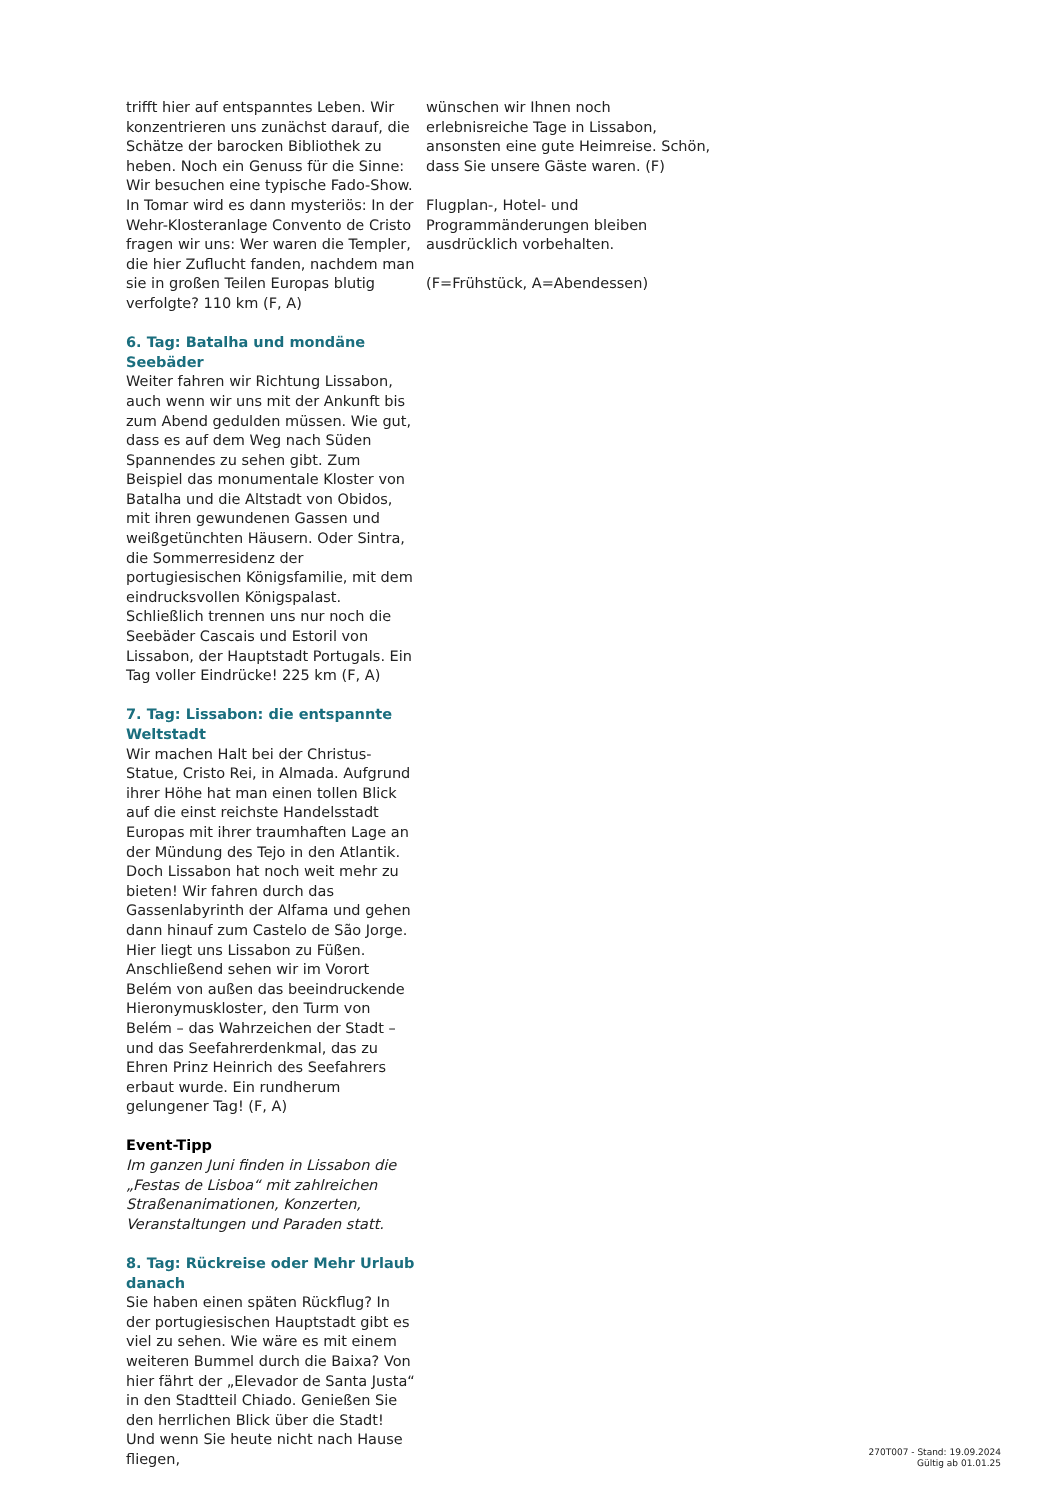trifft hier auf entspanntes Leben. Wir konzentrieren uns zunächst darauf, die Schätze der barocken Bibliothek zu heben. Noch ein Genuss für die Sinne: Wir besuchen eine typische Fado-Show. In Tomar wird es dann mysteriös: In der Wehr-Klosteranlage Convento de Cristo fragen wir uns: Wer waren die Templer, die hier Zuflucht fanden, nachdem man sie in großen Teilen Europas blutig verfolgte? 110 km (F, A)
6. Tag: Batalha und mondäne Seebäder
Weiter fahren wir Richtung Lissabon, auch wenn wir uns mit der Ankunft bis zum Abend gedulden müssen. Wie gut, dass es auf dem Weg nach Süden Spannendes zu sehen gibt. Zum Beispiel das monumentale Kloster von Batalha und die Altstadt von Obidos, mit ihren gewundenen Gassen und weißgetünchten Häusern. Oder Sintra, die Sommerresidenz der portugiesischen Königsfamilie, mit dem eindrucksvollen Königspalast. Schließlich trennen uns nur noch die Seebäder Cascais und Estoril von Lissabon, der Hauptstadt Portugals. Ein Tag voller Eindrücke! 225 km (F, A)
7. Tag: Lissabon: die entspannte Weltstadt
Wir machen Halt bei der Christus-Statue, Cristo Rei, in Almada. Aufgrund ihrer Höhe hat man einen tollen Blick auf die einst reichste Handelsstadt Europas mit ihrer traumhaften Lage an der Mündung des Tejo in den Atlantik. Doch Lissabon hat noch weit mehr zu bieten! Wir fahren durch das Gassenlabyrinth der Alfama und gehen dann hinauf zum Castelo de São Jorge. Hier liegt uns Lissabon zu Füßen. Anschließend sehen wir im Vorort Belém von außen das beeindruckende Hieronymuskloster, den Turm von Belém – das Wahrzeichen der Stadt – und das Seefahrerdenkmal, das zu Ehren Prinz Heinrich des Seefahrers erbaut wurde. Ein rundherum gelungener Tag! (F, A)
Event-Tipp
Im ganzen Juni finden in Lissabon die „Festas de Lisboa“ mit zahlreichen Straßenanimationen, Konzerten, Veranstaltungen und Paraden statt.
8. Tag: Rückreise oder Mehr Urlaub danach
Sie haben einen späten Rückflug? In der portugiesischen Hauptstadt gibt es viel zu sehen. Wie wäre es mit einem weiteren Bummel durch die Baixa? Von hier fährt der „Elevador de Santa Justa“ in den Stadtteil Chiado. Genießen Sie den herrlichen Blick über die Stadt! Und wenn Sie heute nicht nach Hause fliegen,
wünschen wir Ihnen noch erlebnisreiche Tage in Lissabon, ansonsten eine gute Heimreise. Schön, dass Sie unsere Gäste waren. (F)
Flugplan-, Hotel- und Programmänderungen bleiben ausdrücklich vorbehalten.
(F=Frühstück, A=Abendessen)
270T007 - Stand: 19.09.2024
Gültig ab 01.01.25